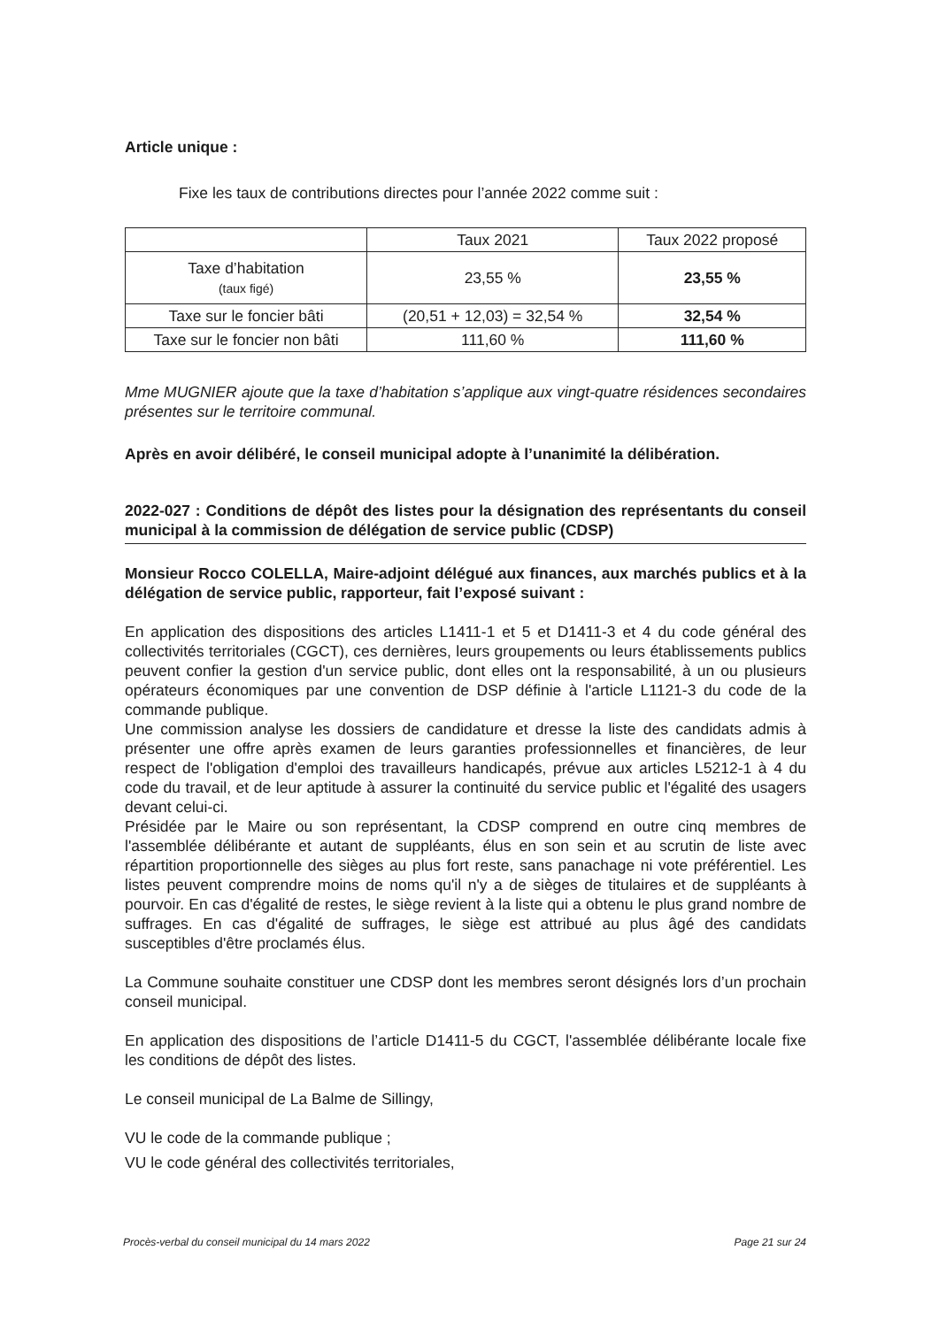Article unique :
Fixe les taux de contributions directes pour l’année 2022 comme suit :
| | Taux 2021 | Taux 2022 proposé |
| --- | --- | --- |
| Taxe d’habitation (taux figé) | 23,55 % | 23,55 % |
| Taxe sur le foncier bâti | (20,51 + 12,03) = 32,54 % | 32,54 % |
| Taxe sur le foncier non bâti | 111,60 % | 111,60 % |
Mme MUGNIER ajoute que la taxe d’habitation s’applique aux vingt-quatre résidences secondaires présentes sur le territoire communal.
Après en avoir délibéré, le conseil municipal adopte à l’unanimité la délibération.
2022-027 : Conditions de dépôt des listes pour la désignation des représentants du conseil municipal à la commission de délégation de service public (CDSP)
Monsieur Rocco COLELLA, Maire-adjoint délégué aux finances, aux marchés publics et à la délégation de service public, rapporteur, fait l’exposé suivant :
En application des dispositions des articles L1411-1 et 5 et D1411-3 et 4 du code général des collectivités territoriales (CGCT), ces dernières, leurs groupements ou leurs établissements publics peuvent confier la gestion d'un service public, dont elles ont la responsabilité, à un ou plusieurs opérateurs économiques par une convention de DSP définie à l'article L1121-3 du code de la commande publique.
Une commission analyse les dossiers de candidature et dresse la liste des candidats admis à présenter une offre après examen de leurs garanties professionnelles et financières, de leur respect de l'obligation d'emploi des travailleurs handicapés, prévue aux articles L5212-1 à 4 du code du travail, et de leur aptitude à assurer la continuité du service public et l'égalité des usagers devant celui-ci.
Présidée par le Maire ou son représentant, la CDSP comprend en outre cinq membres de l'assemblée délibérante et autant de suppléants, élus en son sein et au scrutin de liste avec répartition proportionnelle des sièges au plus fort reste, sans panachage ni vote préférentiel. Les listes peuvent comprendre moins de noms qu'il n'y a de sièges de titulaires et de suppléants à pourvoir. En cas d'égalité de restes, le siège revient à la liste qui a obtenu le plus grand nombre de suffrages. En cas d'égalité de suffrages, le siège est attribué au plus âgé des candidats susceptibles d'être proclamés élus.
La Commune souhaite constituer une CDSP dont les membres seront désignés lors d’un prochain conseil municipal.
En application des dispositions de l’article D1411-5 du CGCT, l'assemblée délibérante locale fixe les conditions de dépôt des listes.
Le conseil municipal de La Balme de Sillingy,
VU le code de la commande publique ;
VU le code général des collectivités territoriales,
Procès-verbal du conseil municipal du 14 mars 2022 Page 21 sur 24